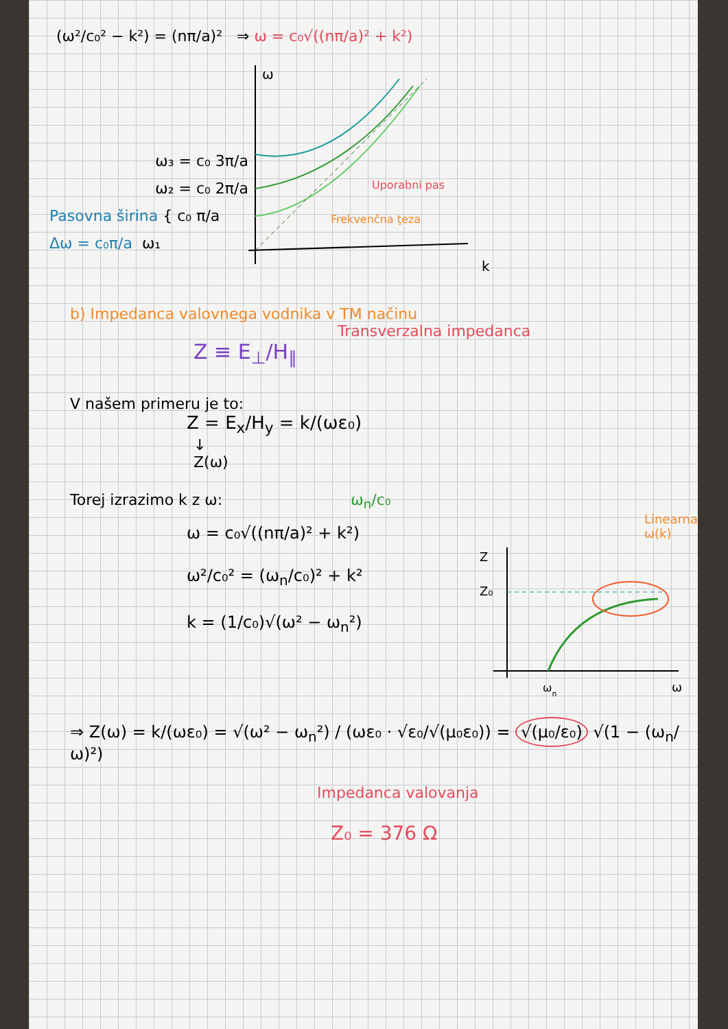(ω²/c₀² − k²) = (nπ/a)² ⇒ ω = c₀√((nπ/a)² + k²)
ω₃ = c₀ 3π/a
ω₂ = c₀ 2π/a
Pasovna širina { c₀ π/a
Δω = c₀π/a ω₁
ω
k
Uporabni pas
Frekvenčna ţeza
b) Impedanca valovnega vodnika v TM načinu
Transverzalna impedanca
Z ≡ E<sub>⊥</sub>/H<sub>∥</sub>
V našem primeru je to:
Z = E<sub>x</sub>/H<sub>y</sub> = k/(ωε₀)
↓
Z(ω)
Torej izrazimo k z ω: ω<sub>n</sub>/c₀
ω = c₀√((nπ/a)² + k²)
ω²/c₀² = (ω<sub>n</sub>/c₀)² + k²
k = (1/c₀)√(ω² − ω<sub>n</sub>²)
Linearna ω(k)
Z
Z₀
ωn
ω
⇒ Z(ω) = k/(ωε₀) = √(ω² − ω<sub>n</sub>²) / (ωε₀ · √ε₀/√(μ₀ε₀)) = √(μ₀/ε₀) √(1 − (ω<sub>n</sub>/ω)²)
Impedanca valovanja
Z₀ = 376 Ω